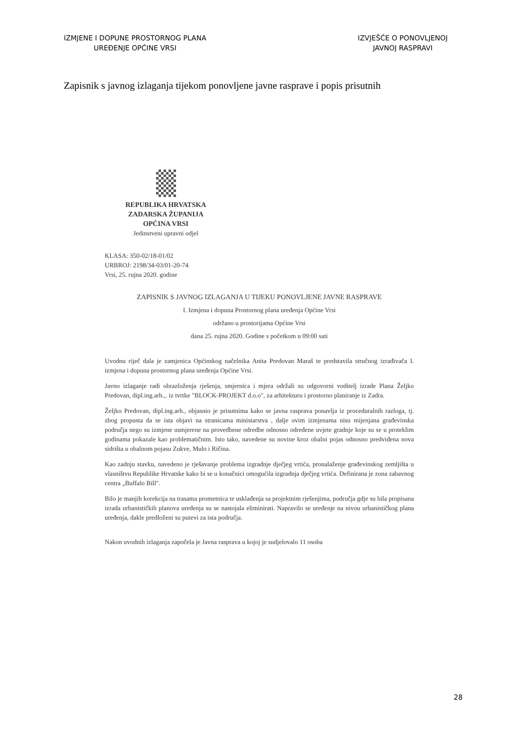IZMJENE I DOPUNE PROSTORNOG PLANA
UREĐENJE OPĆINE VRSI
IZVJEŠĆE O PONOVLJENOJ
JAVNOJ RASPRAVI
Zapisnik s javnog izlaganja tijekom ponovljene javne rasprave i popis prisutnih
REPUBLIKA HRVATSKA
ZADARSKA ŽUPANIJA
OPĆINA VRSI
Jedinstveni upravni odjel
KLASA: 350-02/18-01/02
URBROJ: 2198/34-03/01-20-74
Vrsi, 25. rujna 2020. godine
ZAPISNIK S JAVNOG IZLAGANJA U TIJEKU PONOVLJENE JAVNE RASPRAVE
I. Izmjena i dopuna Prostornog plana uređenja Općine Vrsi
održano u prostorijama Općine Vrsi
dana 25. rujna 2020. Godine s početkom u 09:00 sati
Uvodnu riječ dala je zamjenica Općinskog načelnika Anita Predovan Maraš te predstavila stručnog izrađivača I. izmjena i dopuna prostornog plana uređenja Općine Vrsi.
Javno izlaganje radi obrazloženja rješenja, smjernica i mjera održali su odgovorni voditelj izrade Plana Željko Predovan, dipl.ing.arh.,. iz tvrtke "BLOCK-PROJEKT d.o.o", za arhitekturu i prostorno planiranje iz Zadra.
Željko Predovan, dipl.ing.arh., objasnio je prisutnima kako se javna rasprava ponavlja iz proceduralnih razloga, tj. zbog propusta da se ista objavi na stranicama ministarstva , dalje ovim izmjenama nisu mijenjana građevinska područja nego su izmjene usmjerene na provedbene odredbe odnosno određene uvjete gradnje koje su se u proteklim godinama pokazale kao problematičnim. Isto tako, navedene su novine kroz obalni pojas odnosno predviđena nova sidrišta u obalnom pojasu Zukve, Mulo i Ričina.
Kao zadnju stavku, navedeno je rješavanje problema izgradnje dječjeg vrtića, pronalaženje građevinskog zemljišta u vlasništvu Republike Hrvatske kako bi se u konačnici omogućila izgradnja dječjeg vrtića. Definirana je zona zabavnog centra „Buffalo Bill".
Bilo je manjih korekcija na trasama prometnica te usklađenja sa projektnim rješenjima, područja gdje su bila propisana izrada urbanističkih planova uređenja su se nastojala eliminirati. Napravilo se uređenje na nivou urbanističkog plana uređenja, dakle predloženi su putevi za ista područja.
Nakon uvodnih izlaganja započela je Javna rasprava u kojoj je sudjelovalo 11 osoba
28